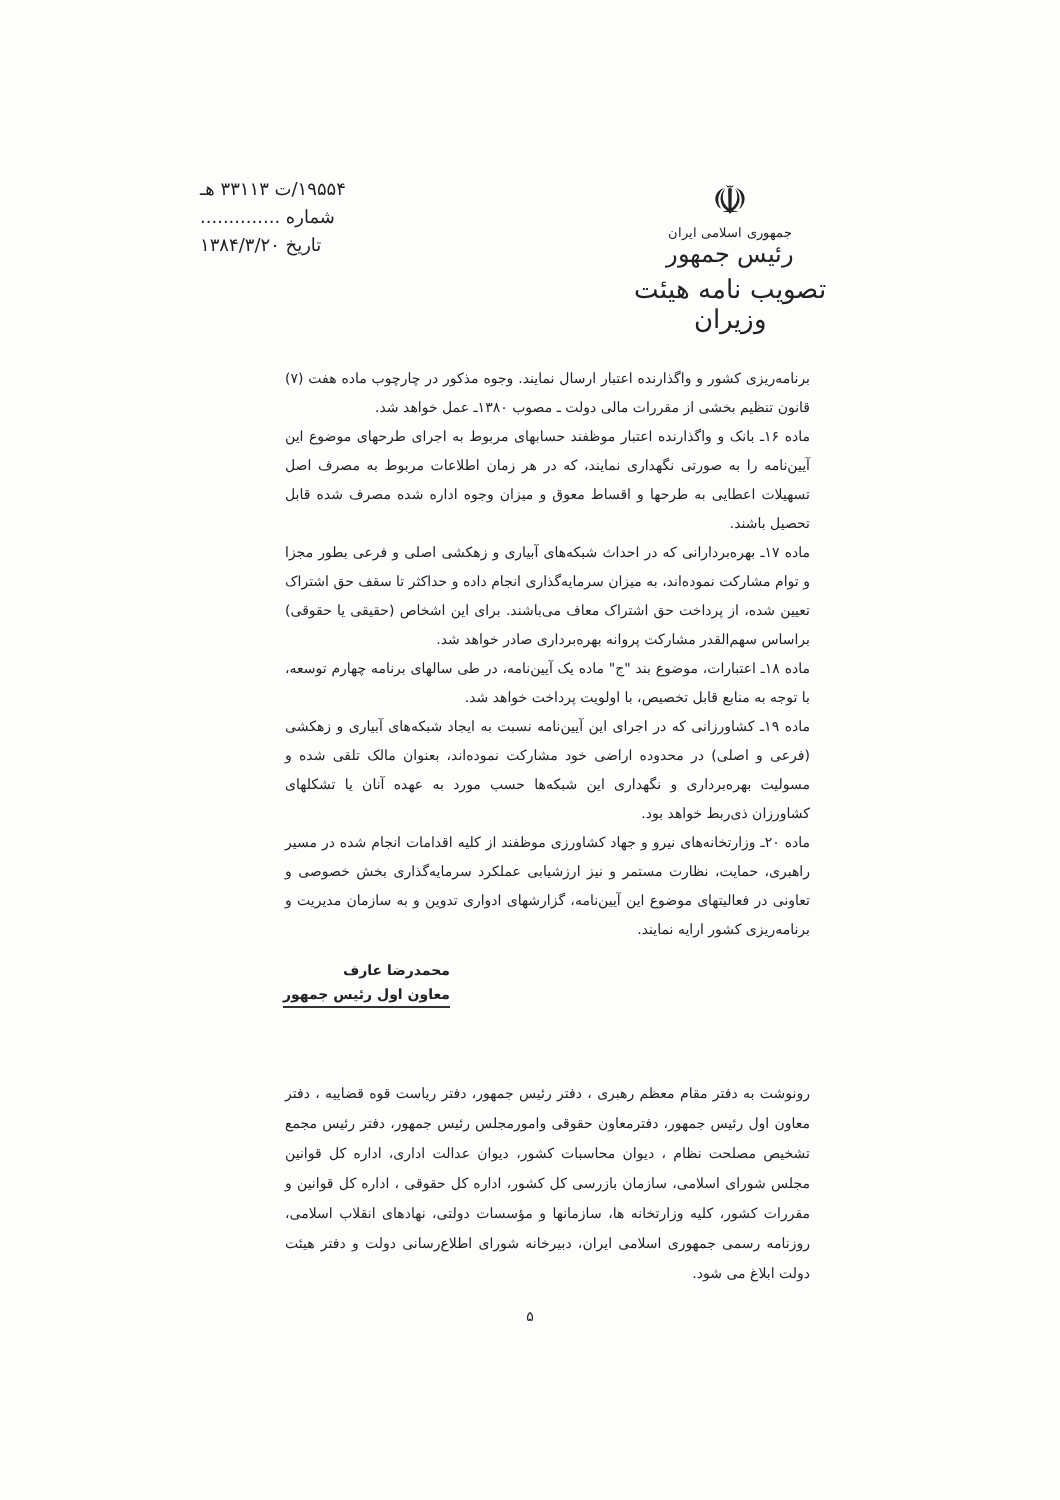☫
جمهوری اسلامی ایران
رئیس جمهور
تصویب نامه هیئت وزیران
۱۹۵۵۴/ت ۳۳۱۱۳ هـ
شماره ..............
تاریخ ۱۳۸۴/۳/۲۰
برنامه‌ریزی کشور و واگذارنده اعتبار ارسال نمایند. وجوه مذکور در چارچوب ماده هفت (۷) قانون تنظیم بخشی از مقررات مالی دولت ـ مصوب ۱۳۸۰ـ عمل خواهد شد.
ماده ۱۶ـ بانک و واگذارنده اعتبار موظفند حسابهای مربوط به اجرای طرحهای موضوع این آیین‌نامه را به صورتی نگهداری نمایند، که در هر زمان اطلاعات مربوط به مصرف اصل تسهیلات اعطایی به طرحها و اقساط معوق و میزان وجوه اداره شده مصرف شده قابل تحصیل باشند.
ماده ۱۷ـ بهره‌بردارانی که در احداث شبکه‌های آبیاری و زهکشی اصلی و فرعی بطور مجزا و توام مشارکت نموده‌اند، به میزان سرمایه‌گذاری انجام داده و حداکثر تا سقف حق اشتراک تعیین شده، از پرداخت حق اشتراک معاف می‌باشند. برای این اشخاص (حقیقی یا حقوقی) براساس سهم‌القدر مشارکت پروانه بهره‌برداری صادر خواهد شد.
ماده ۱۸ـ اعتبارات، موضوع بند "ج" ماده یک آیین‌نامه، در طی سالهای برنامه چهارم توسعه، با توجه به منابع قابل تخصیص، با اولویت پرداخت خواهد شد.
ماده ۱۹ـ کشاورزانی که در اجرای این آیین‌نامه نسبت به ایجاد شبکه‌های آبیاری و زهکشی (فرعی و اصلی) در محدوده اراضی خود مشارکت نموده‌اند، بعنوان مالک تلقی شده و مسولیت بهره‌برداری و نگهداری این شبکه‌ها حسب مورد به عهده آنان یا تشکلهای کشاورزان ذی‌ربط خواهد بود.
ماده ۲۰ـ وزارتخانه‌های نیرو و جهاد کشاورزی موظفند از کلیه اقدامات انجام شده در مسیر راهبری، حمایت، نظارت مستمر و نیز ارزشیابی عملکرد سرمایه‌گذاری بخش خصوصی و تعاونی در فعالیتهای موضوع این آیین‌نامه، گزارشهای ادواری تدوین و به سازمان مدیریت و برنامه‌ریزی کشور ارایه نمایند.
محمدرضا عارف
معاون اول رئیس جمهور
رونوشت به دفتر مقام معظم رهبری ، دفتر رئیس جمهور، دفتر ریاست قوه قضاییه ، دفتر معاون اول رئیس جمهور، دفترمعاون حقوقی وامورمجلس رئیس جمهور، دفتر رئیس مجمع تشخیص مصلحت نظام ، دیوان محاسبات کشور، دیوان عدالت اداری، اداره کل قوانین مجلس شورای اسلامی، سازمان بازرسی کل کشور، اداره کل حقوقی ، اداره کل قوانین و مقررات کشور، کلیه وزارتخانه ها، سازمانها و مؤسسات دولتی، نهادهای انقلاب اسلامی، روزنامه رسمی جمهوری اسلامی ایران، دبیرخانه شورای اطلاع‌رسانی دولت و دفتر هیئت دولت ابلاغ می شود.
۵